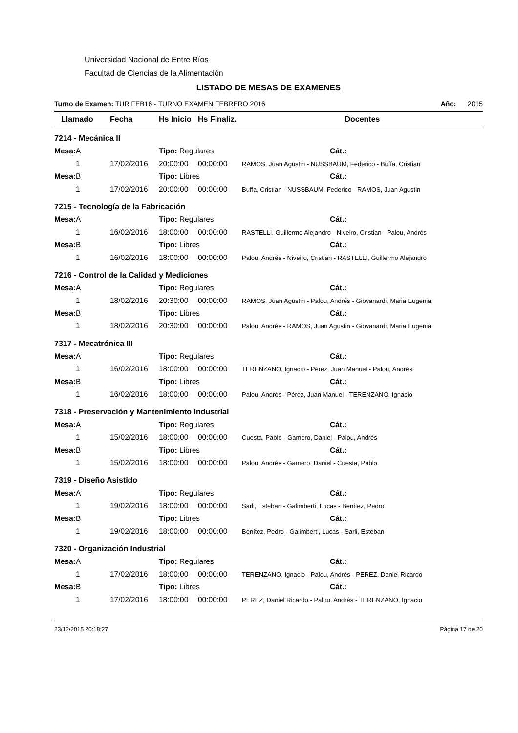Universidad Nacional de Entre Ríos
Facultad de Ciencias de la Alimentación
LISTADO DE MESAS DE EXAMENES
Turno de Examen: TUR FEB16 - TURNO EXAMEN FEBRERO 2016 Año: 2015
| Llamado | Fecha | Hs Inicio | Hs Finaliz. | Docentes |
| --- | --- | --- | --- | --- |
| 7214 - Mecánica II | | | | |
| Mesa: A | | Tipo: Regulares | | Cát.: |
| 1 | 17/02/2016 | 20:00:00 | 00:00:00 | RAMOS, Juan Agustin - NUSSBAUM, Federico - Buffa, Cristian |
| Mesa: B | | Tipo: Libres | | Cát.: |
| 1 | 17/02/2016 | 20:00:00 | 00:00:00 | Buffa, Cristian - NUSSBAUM, Federico - RAMOS, Juan Agustin |
| 7215 - Tecnología de la Fabricación | | | | |
| Mesa: A | | Tipo: Regulares | | Cát.: |
| 1 | 16/02/2016 | 18:00:00 | 00:00:00 | RASTELLI, Guillermo Alejandro - Niveiro, Cristian - Palou, Andrés |
| Mesa: B | | Tipo: Libres | | Cát.: |
| 1 | 16/02/2016 | 18:00:00 | 00:00:00 | Palou, Andrés - Niveiro, Cristian - RASTELLI, Guillermo Alejandro |
| 7216 - Control de la Calidad y Mediciones | | | | |
| Mesa: A | | Tipo: Regulares | | Cát.: |
| 1 | 18/02/2016 | 20:30:00 | 00:00:00 | RAMOS, Juan Agustin - Palou, Andrés - Giovanardi, Maria Eugenia |
| Mesa: B | | Tipo: Libres | | Cát.: |
| 1 | 18/02/2016 | 20:30:00 | 00:00:00 | Palou, Andrés - RAMOS, Juan Agustin - Giovanardi, Maria Eugenia |
| 7317 - Mecatrónica III | | | | |
| Mesa: A | | Tipo: Regulares | | Cát.: |
| 1 | 16/02/2016 | 18:00:00 | 00:00:00 | TERENZANO, Ignacio - Pérez, Juan Manuel - Palou, Andrés |
| Mesa: B | | Tipo: Libres | | Cát.: |
| 1 | 16/02/2016 | 18:00:00 | 00:00:00 | Palou, Andrés - Pérez, Juan Manuel - TERENZANO, Ignacio |
| 7318 - Preservación y Mantenimiento Industrial | | | | |
| Mesa: A | | Tipo: Regulares | | Cát.: |
| 1 | 15/02/2016 | 18:00:00 | 00:00:00 | Cuesta, Pablo - Gamero, Daniel - Palou, Andrés |
| Mesa: B | | Tipo: Libres | | Cát.: |
| 1 | 15/02/2016 | 18:00:00 | 00:00:00 | Palou, Andrés - Gamero, Daniel - Cuesta, Pablo |
| 7319 - Diseño Asistido | | | | |
| Mesa: A | | Tipo: Regulares | | Cát.: |
| 1 | 19/02/2016 | 18:00:00 | 00:00:00 | Sarli, Esteban - Galimberti, Lucas - Benítez, Pedro |
| Mesa: B | | Tipo: Libres | | Cát.: |
| 1 | 19/02/2016 | 18:00:00 | 00:00:00 | Benítez, Pedro - Galimberti, Lucas - Sarli, Esteban |
| 7320 - Organización Industrial | | | | |
| Mesa: A | | Tipo: Regulares | | Cát.: |
| 1 | 17/02/2016 | 18:00:00 | 00:00:00 | TERENZANO, Ignacio - Palou, Andrés - PEREZ, Daniel Ricardo |
| Mesa: B | | Tipo: Libres | | Cát.: |
| 1 | 17/02/2016 | 18:00:00 | 00:00:00 | PEREZ, Daniel Ricardo - Palou, Andrés - TERENZANO, Ignacio |
23/12/2015 20:18:27 Página 17 de 20